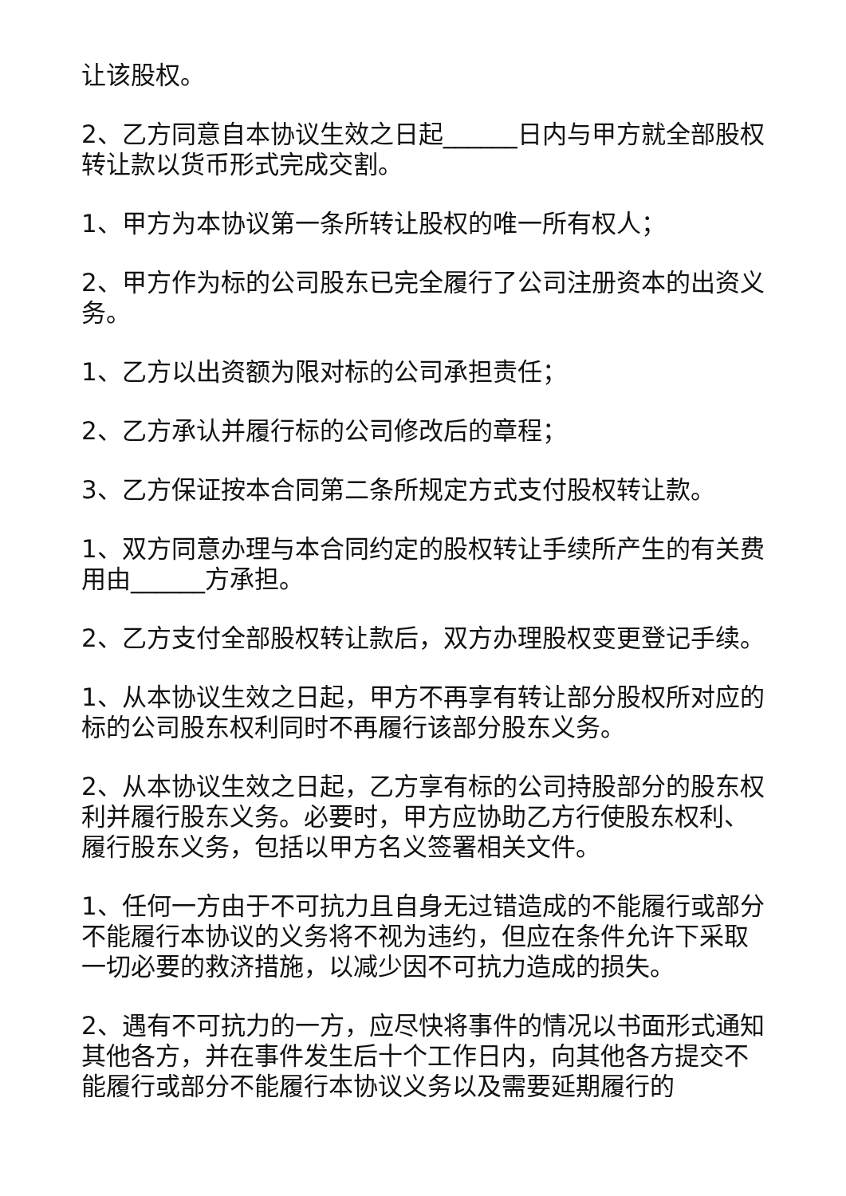让该股权。
2、乙方同意自本协议生效之日起______日内与甲方就全部股权转让款以货币形式完成交割。
1、甲方为本协议第一条所转让股权的唯一所有权人；
2、甲方作为标的公司股东已完全履行了公司注册资本的出资义务。
1、乙方以出资额为限对标的公司承担责任；
2、乙方承认并履行标的公司修改后的章程；
3、乙方保证按本合同第二条所规定方式支付股权转让款。
1、双方同意办理与本合同约定的股权转让手续所产生的有关费用由______方承担。
2、乙方支付全部股权转让款后，双方办理股权变更登记手续。
1、从本协议生效之日起，甲方不再享有转让部分股权所对应的标的公司股东权利同时不再履行该部分股东义务。
2、从本协议生效之日起，乙方享有标的公司持股部分的股东权利并履行股东义务。必要时，甲方应协助乙方行使股东权利、履行股东义务，包括以甲方名义签署相关文件。
1、任何一方由于不可抗力且自身无过错造成的不能履行或部分不能履行本协议的义务将不视为违约，但应在条件允许下采取一切必要的救济措施，以减少因不可抗力造成的损失。
2、遇有不可抗力的一方，应尽快将事件的情况以书面形式通知其他各方，并在事件发生后十个工作日内，向其他各方提交不能履行或部分不能履行本协议义务以及需要延期履行的